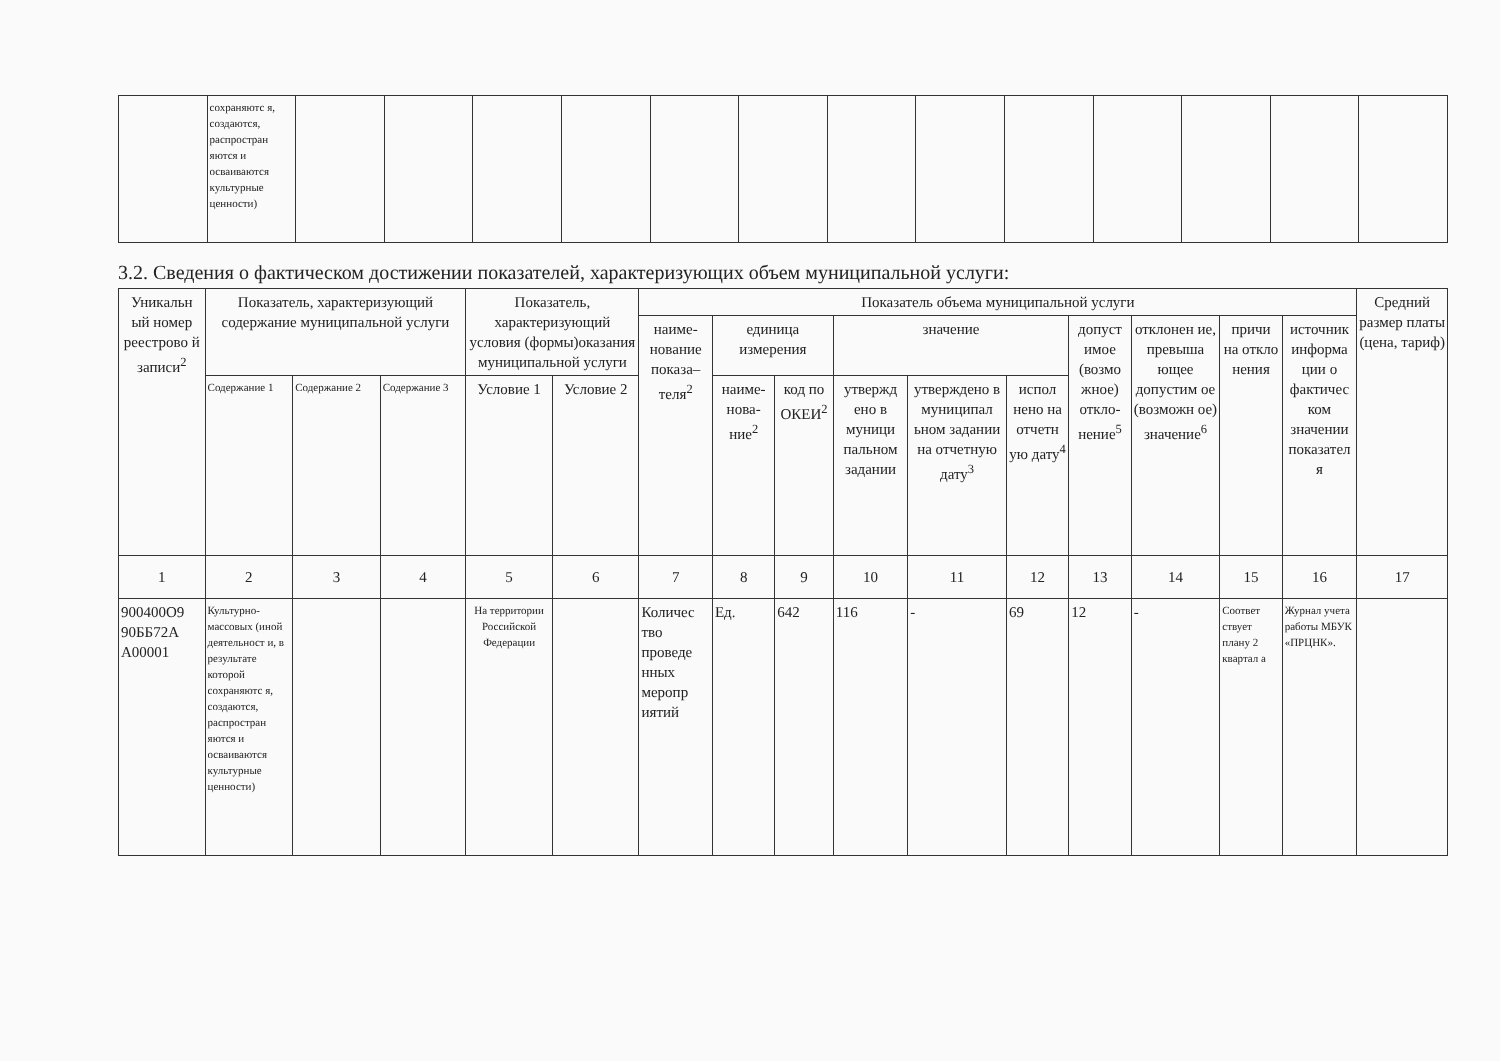| | сохраняютс я, создаются, распростран яются и осваиваются культурные ценности) | | | | | | | | | | | | | |
3.2. Сведения о фактическом достижении показателей, характеризующих объем муниципальной услуги:
| Уникальн ый номер реестрово й записи<sup>2</sup> | Показатель, характеризующий содержание муниципальной услуги | | | Показатель, характеризующий условия (формы)оказания муниципальной услуги | | Показатель объема муниципальной услуги | | | | | | | | | | Средний размер платы (цена, тариф) |
| --- | --- | --- | --- | --- | --- | --- | --- | --- | --- | --- | --- | --- | --- | --- | --- | --- |
| | | | | | | наиме-нование показа–теля<sup>2</sup> | единица измерения | | значение | | | допуст имое (возмо жное) откло-нение<sup>5</sup> | отклонен ие, превыша ющее допустим ое (возможн ое) значение<sup>6</sup> | причи на откло нения | источник информа ции о фактичес ком значении показател я | |
| | Содержание 1 | Содержание 2 | Содержание 3 | Условие 1 | Условие 2 | | наиме-нова-ние<sup>2</sup> | код по ОКЕИ<sup>2</sup> | утвержд ено в муници пальном задании | утверждено в муниципал ьном задании на отчетную дату<sup>3</sup> | испол нено на отчетн ую дату<sup>4</sup> | | | | | |
| 1 | 2 | 3 | 4 | 5 | 6 | 7 | 8 | 9 | 10 | 11 | 12 | 13 | 14 | 15 | 16 | 17 |
| 900400О9 90ББ72А А00001 | Культурно-массовых (иной деятельност и, в результате которой сохраняютс я, создаются, распростран яются и осваиваются культурные ценности) | | | На территории Российской Федерации | | Количес тво проведе нных меропр иятий | Ед. | 642 | 116 | - | 69 | 12 | - | Соответ ствует плану 2 квартал а | Журнал учета работы МБУК «ПРЦНК». | |